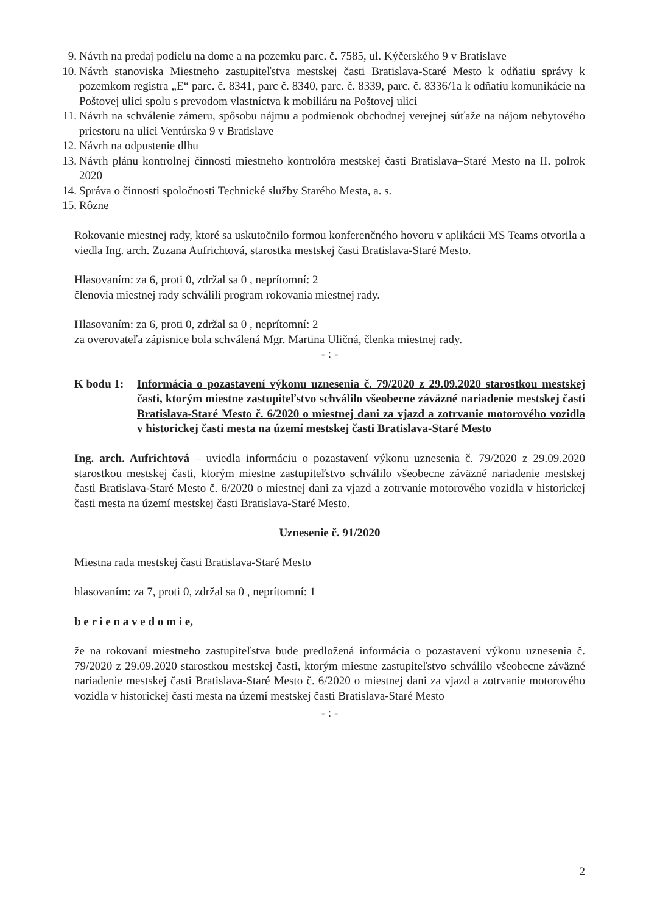9. Návrh na predaj podielu na dome a na pozemku parc. č. 7585, ul. Kýčerského 9 v Bratislave
10. Návrh stanoviska Miestneho zastupiteľstva mestskej časti Bratislava-Staré Mesto k odňatiu správy k pozemkom registra „E“ parc. č. 8341, parc č. 8340, parc. č. 8339, parc. č. 8336/1a k odňatiu komunikácie na Poštovej ulici spolu s prevodom vlastníctva k mobiliáru na Poštovej ulici
11. Návrh na schválenie zámeru, spôsobu nájmu a podmienok obchodnej verejnej súťaže na nájom nebytového priestoru na ulici Ventúrska 9 v Bratislave
12. Návrh na odpustenie dlhu
13. Návrh plánu kontrolnej činnosti miestneho kontrolóra mestskej časti Bratislava–Staré Mesto na II. polrok 2020
14. Správa o činnosti spoločnosti Technické služby Starého Mesta, a. s.
15. Rôzne
Rokovanie miestnej rady, ktoré sa uskutočnilo formou konferenčného hovoru v aplikácii MS Teams otvorila a viedla Ing. arch. Zuzana Aufrichtová, starostka mestskej časti Bratislava-Staré Mesto.
Hlasovaním: za 6, proti 0, zdržal sa 0 , neprítomní: 2
členovia miestnej rady schválili program rokovania miestnej rady.
Hlasovaním: za 6, proti 0, zdržal sa 0 , neprítomní: 2
za overovateľa zápisnice bola schválená Mgr. Martina Uličná, členka miestnej rady.
- : -
K bodu 1: Informácia o pozastavení výkonu uznesenia č. 79/2020 z 29.09.2020 starostkou mestskej časti, ktorým miestne zastupiteľstvo schválilo všeobecne záväzné nariadenie mestskej časti Bratislava-Staré Mesto č. 6/2020 o miestnej dani za vjazd a zotrvanie motorového vozidla v historickej časti mesta na území mestskej časti Bratislava-Staré Mesto
Ing. arch. Aufrichtová – uviedla informáciu o pozastavení výkonu uznesenia č. 79/2020 z 29.09.2020 starostkou mestskej časti, ktorým miestne zastupiteľstvo schválilo všeobecne záväzné nariadenie mestskej časti Bratislava-Staré Mesto č. 6/2020 o miestnej dani za vjazd a zotrvanie motorového vozidla v historickej časti mesta na území mestskej časti Bratislava-Staré Mesto.
Uznesenie č. 91/2020
Miestna rada mestskej časti Bratislava-Staré Mesto
hlasovaním: za 7, proti 0, zdržal sa 0 , neprítomní: 1
b e r i e n a v e d o m i e,
že na rokovaní miestneho zastupiteľstva bude predložená informácia o pozastavení výkonu uznesenia č. 79/2020 z 29.09.2020 starostkou mestskej časti, ktorým miestne zastupiteľstvo schválilo všeobecne záväzné nariadenie mestskej časti Bratislava-Staré Mesto č. 6/2020 o miestnej dani za vjazd a zotrvanie motorového vozidla v historickej časti mesta na území mestskej časti Bratislava-Staré Mesto
- : -
2